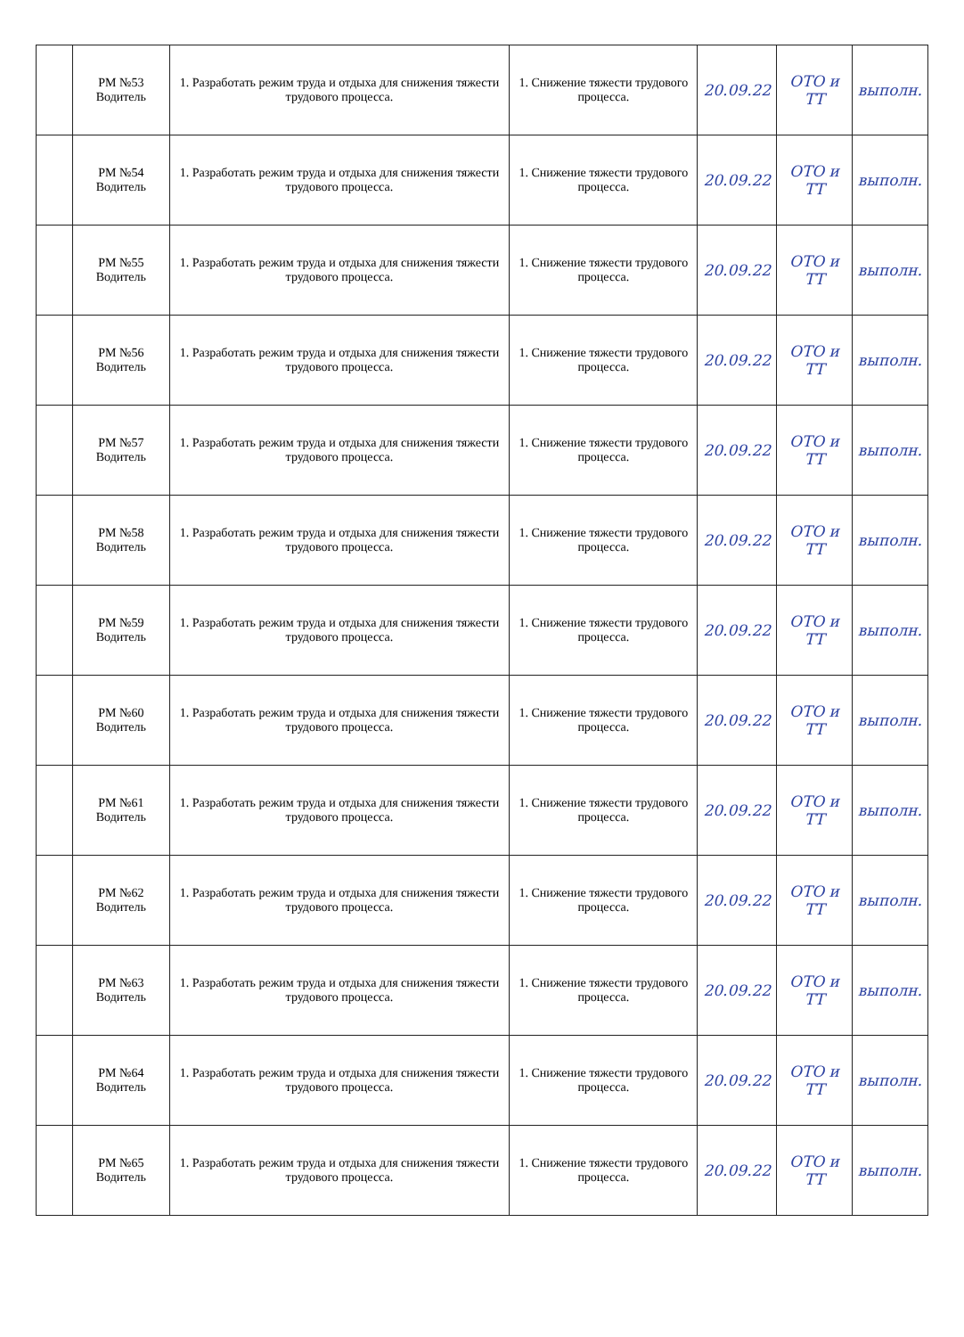| | РМ №53 Водитель | 1. Разработать режим труда и отдыха для снижения тяжести трудового процесса. | 1. Снижение тяжести трудового процесса. | 20.09.22 | ОТО и ТТ | выполн. |
| | РМ №54 Водитель | 1. Разработать режим труда и отдыха для снижения тяжести трудового процесса. | 1. Снижение тяжести трудового процесса. | 20.09.22 | ОТО и ТТ | выполн. |
| | РМ №55 Водитель | 1. Разработать режим труда и отдыха для снижения тяжести трудового процесса. | 1. Снижение тяжести трудового процесса. | 20.09.22 | ОТО и ТТ | выполн. |
| | РМ №56 Водитель | 1. Разработать режим труда и отдыха для снижения тяжести трудового процесса. | 1. Снижение тяжести трудового процесса. | 20.09.22 | ОТО и ТТ | выполн. |
| | РМ №57 Водитель | 1. Разработать режим труда и отдыха для снижения тяжести трудового процесса. | 1. Снижение тяжести трудового процесса. | 20.09.22 | ОТО и ТТ | выполн. |
| | РМ №58 Водитель | 1. Разработать режим труда и отдыха для снижения тяжести трудового процесса. | 1. Снижение тяжести трудового процесса. | 20.09.22 | ОТО и ТТ | выполн. |
| | РМ №59 Водитель | 1. Разработать режим труда и отдыха для снижения тяжести трудового процесса. | 1. Снижение тяжести трудового процесса. | 20.09.22 | ОТО и ТТ | выполн. |
| | РМ №60 Водитель | 1. Разработать режим труда и отдыха для снижения тяжести трудового процесса. | 1. Снижение тяжести трудового процесса. | 20.09.22 | ОТО и ТТ | выполн. |
| | РМ №61 Водитель | 1. Разработать режим труда и отдыха для снижения тяжести трудового процесса. | 1. Снижение тяжести трудового процесса. | 20.09.22 | ОТО и ТТ | выполн. |
| | РМ №62 Водитель | 1. Разработать режим труда и отдыха для снижения тяжести трудового процесса. | 1. Снижение тяжести трудового процесса. | 20.09.22 | ОТО и ТТ | выполн. |
| | РМ №63 Водитель | 1. Разработать режим труда и отдыха для снижения тяжести трудового процесса. | 1. Снижение тяжести трудового процесса. | 20.09.22 | ОТО и ТТ | выполн. |
| | РМ №64 Водитель | 1. Разработать режим труда и отдыха для снижения тяжести трудового процесса. | 1. Снижение тяжести трудового процесса. | 20.09.22 | ОТО и ТТ | выполн. |
| | РМ №65 Водитель | 1. Разработать режим труда и отдыха для снижения тяжести трудового процесса. | 1. Снижение тяжести трудового процесса. | 20.09.22 | ОТО и ТТ | выполн. |